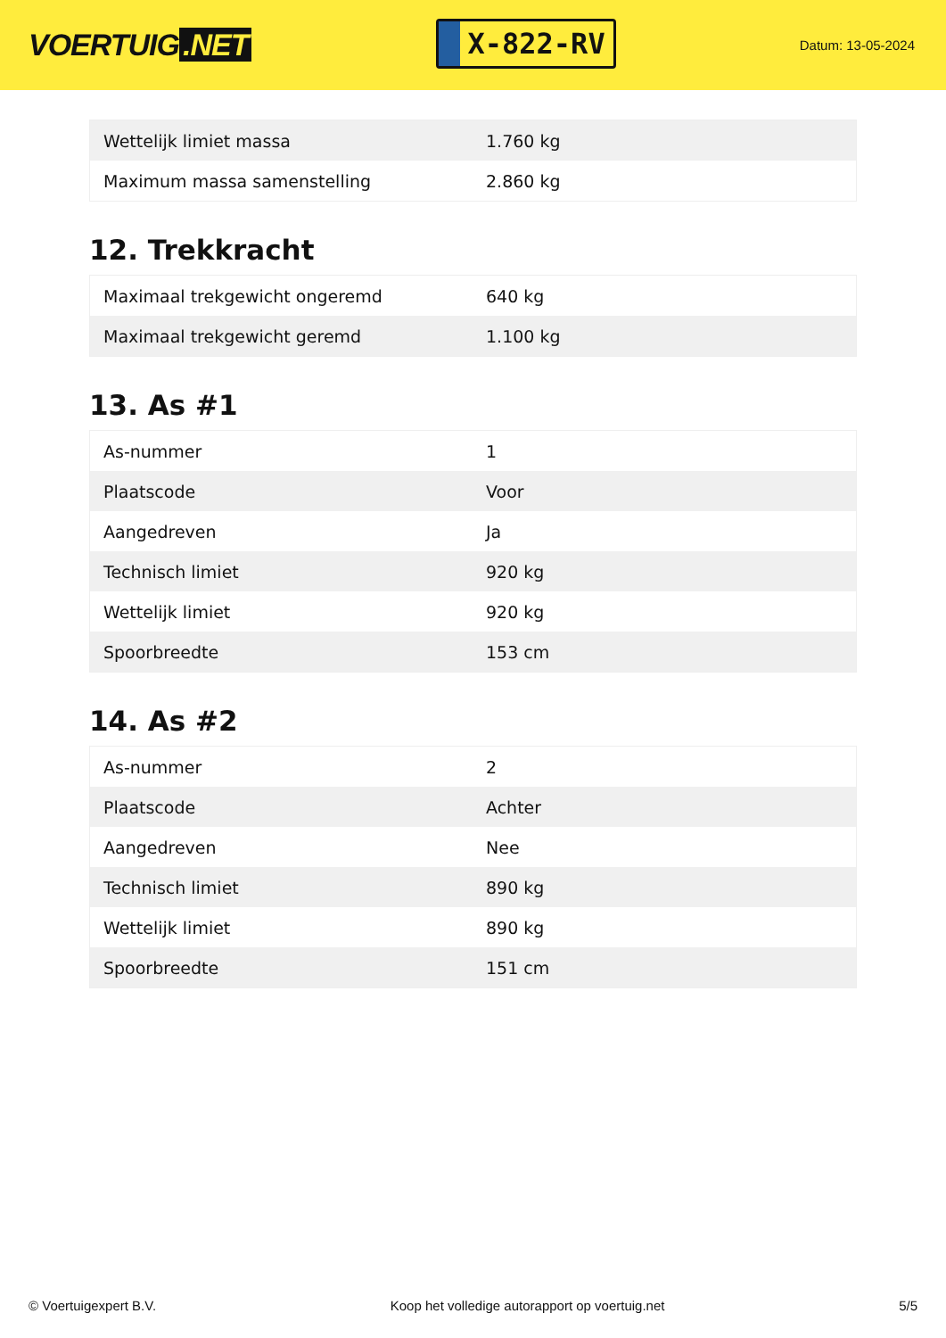VOERTUIG.NET
X-822-RV
Datum: 13-05-2024
| Wettelijk limiet massa | 1.760 kg |
| Maximum massa samenstelling | 2.860 kg |
12. Trekkracht
| Maximaal trekgewicht ongeremd | 640 kg |
| Maximaal trekgewicht geremd | 1.100 kg |
13. As #1
| As-nummer | 1 |
| Plaatscode | Voor |
| Aangedreven | Ja |
| Technisch limiet | 920 kg |
| Wettelijk limiet | 920 kg |
| Spoorbreedte | 153 cm |
14. As #2
| As-nummer | 2 |
| Plaatscode | Achter |
| Aangedreven | Nee |
| Technisch limiet | 890 kg |
| Wettelijk limiet | 890 kg |
| Spoorbreedte | 151 cm |
© Voertuigexpert B.V. Koop het volledige autorapport op voertuig.net 5/5